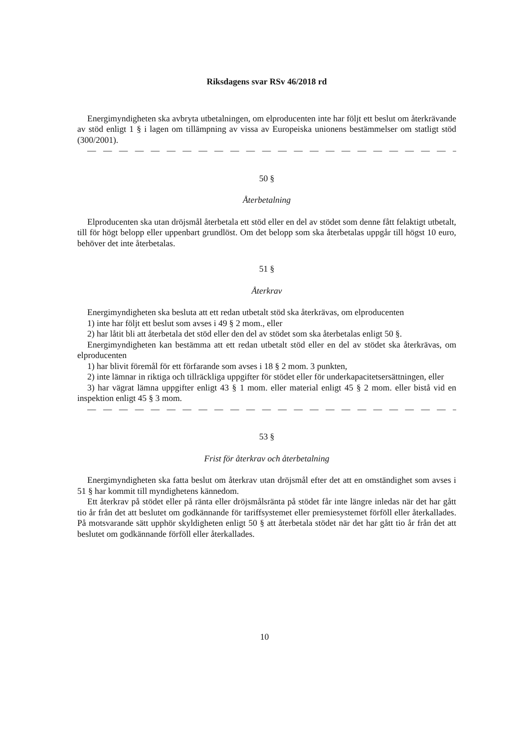Riksdagens svar RSv 46/2018 rd
Energimyndigheten ska avbryta utbetalningen, om elproducenten inte har följt ett beslut om återkrävande av stöd enligt 1 § i lagen om tillämpning av vissa av Europeiska unionens bestämmelser om statligt stöd (300/2001).
— — — — — — — — — — — — — — — — — — — — — — — — — —
50 §
Återbetalning
Elproducenten ska utan dröjsmål återbetala ett stöd eller en del av stödet som denne fått felaktigt utbetalt, till för högt belopp eller uppenbart grundlöst. Om det belopp som ska återbetalas uppgår till högst 10 euro, behöver det inte återbetalas.
51 §
Återkrav
Energimyndigheten ska besluta att ett redan utbetalt stöd ska återkrävas, om elproducenten
1) inte har följt ett beslut som avses i 49 § 2 mom., eller
2) har låtit bli att återbetala det stöd eller den del av stödet som ska återbetalas enligt 50 §.
Energimyndigheten kan bestämma att ett redan utbetalt stöd eller en del av stödet ska återkrävas, om elproducenten
1) har blivit föremål för ett förfarande som avses i 18 § 2 mom. 3 punkten,
2) inte lämnar in riktiga och tillräckliga uppgifter för stödet eller för underkapacitetsersättningen, eller
3) har vägrat lämna uppgifter enligt 43 § 1 mom. eller material enligt 45 § 2 mom. eller bistå vid en inspektion enligt 45 § 3 mom.
— — — — — — — — — — — — — — — — — — — — — — — — — —
53 §
Frist för återkrav och återbetalning
Energimyndigheten ska fatta beslut om återkrav utan dröjsmål efter det att en omständighet som avses i 51 § har kommit till myndighetens kännedom.
Ett återkrav på stödet eller på ränta eller dröjsmålsränta på stödet får inte längre inledas när det har gått tio år från det att beslutet om godkännande för tariffsystemet eller premiesystemet förföll eller återkallades. På motsvarande sätt upphör skyldigheten enligt 50 § att återbetala stödet när det har gått tio år från det att beslutet om godkännande förföll eller återkallades.
10